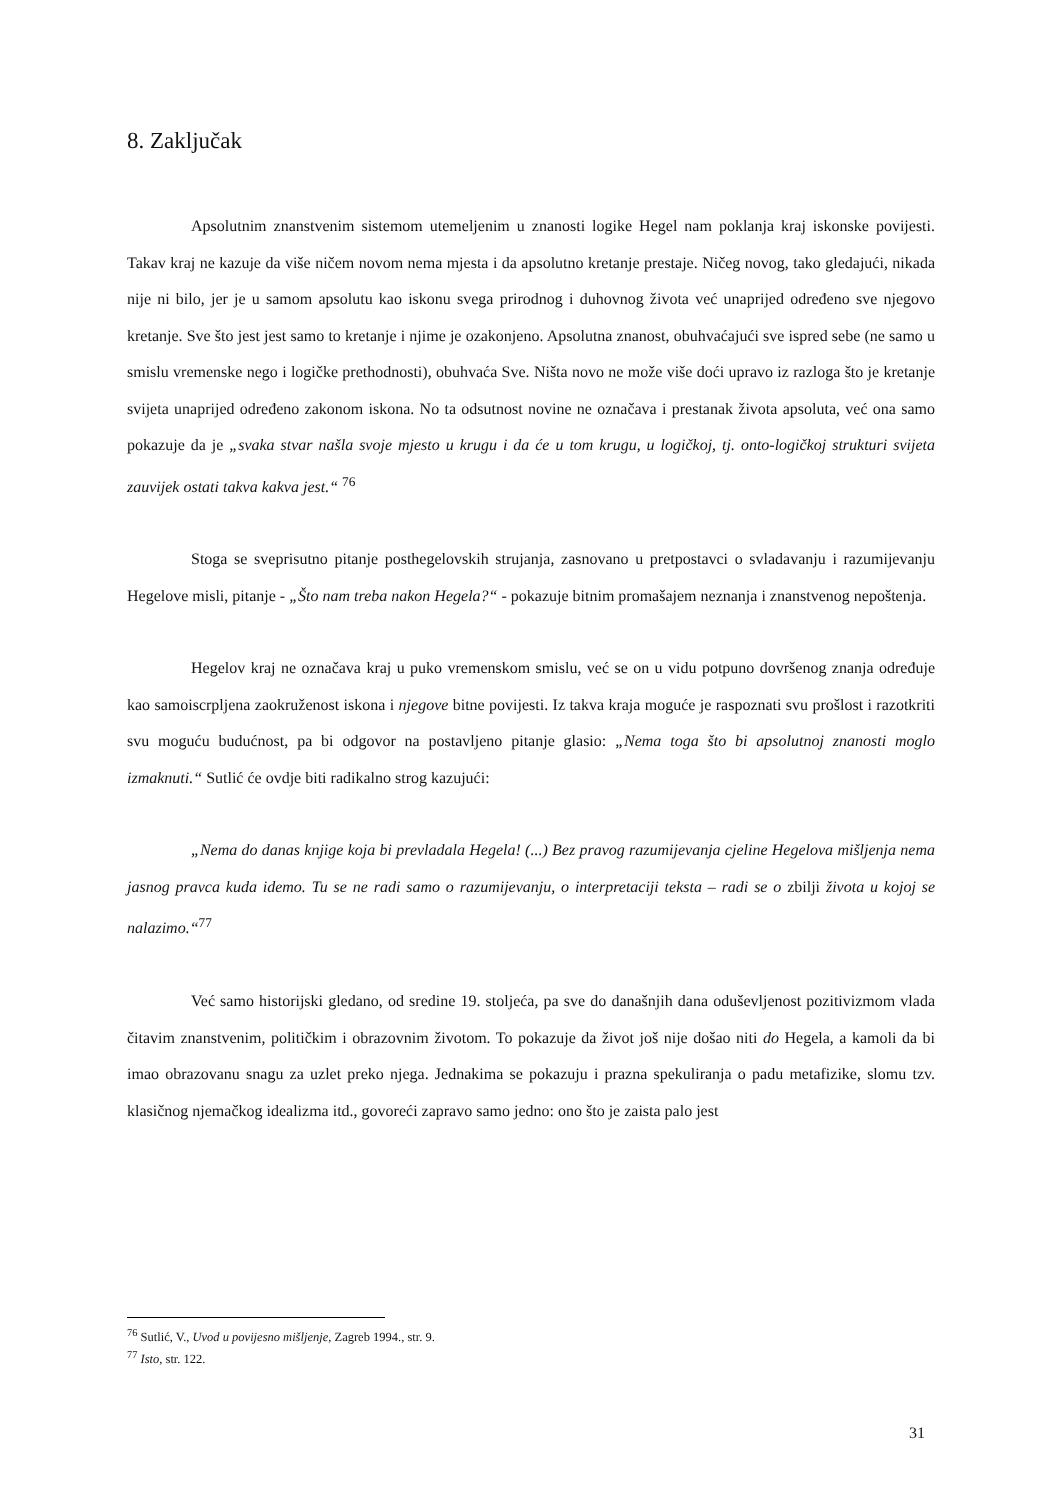8. Zaključak
Apsolutnim znanstvenim sistemom utemeljenim u znanosti logike Hegel nam poklanja kraj iskonske povijesti. Takav kraj ne kazuje da više ničem novom nema mjesta i da apsolutno kretanje prestaje. Ničeg novog, tako gledajući, nikada nije ni bilo, jer je u samom apsolutu kao iskonu svega prirodnog i duhovnog života već unaprijed određeno sve njegovo kretanje. Sve što jest jest samo to kretanje i njime je ozakonjeno. Apsolutna znanost, obuhvaćajući sve ispred sebe (ne samo u smislu vremenske nego i logičke prethodnosti), obuhvaća Sve. Ništa novo ne može više doći upravo iz razloga što je kretanje svijeta unaprijed određeno zakonom iskona. No ta odsutnost novine ne označava i prestanak života apsoluta, već ona samo pokazuje da je „svaka stvar našla svoje mjesto u krugu i da će u tom krugu, u logičkoj, tj. onto-logičkoj strukturi svijeta zauvijek ostati takva kakva jest.“ <sup>76</sup>
Stoga se sveprisutno pitanje posthegelovskih strujanja, zasnovano u pretpostavci o svladavanju i razumijevanju Hegelove misli, pitanje - „Što nam treba nakon Hegela?“ - pokazuje bitnim promašajem neznanja i znanstvenog nepoštenja.
Hegelov kraj ne označava kraj u puko vremenskom smislu, već se on u vidu potpuno dovršenog znanja određuje kao samoiscrpljena zaokruženost iskona i njegove bitne povijesti. Iz takva kraja moguće je raspoznati svu prošlost i razotkriti svu moguću budućnost, pa bi odgovor na postavljeno pitanje glasio: „Nema toga što bi apsolutnoj znanosti moglo izmaknuti.“ Sutlić će ovdje biti radikalno strog kazujući:
„Nema do danas knjige koja bi prevladala Hegela! (...) Bez pravog razumijevanja cjeline Hegelova mišljenja nema jasnog pravca kuda idemo. Tu se ne radi samo o razumijevanju, o interpretaciji teksta – radi se o zbilji života u kojoj se nalazimo.“<sup>77</sup>
Već samo historijski gledano, od sredine 19. stoljeća, pa sve do današnjih dana oduševljenost pozitivizmom vlada čitavim znanstvenim, političkim i obrazovnim životom. To pokazuje da život još nije došao niti do Hegela, a kamoli da bi imao obrazovanu snagu za uzlet preko njega. Jednakima se pokazuju i prazna spekuliranja o padu metafizike, slomu tzv. klasičnog njemačkog idealizma itd., govoreći zapravo samo jedno: ono što je zaista palo jest
<sup>76</sup> Sutlić, V., Uvod u povijesno mišljenje, Zagreb 1994., str. 9.
<sup>77</sup> Isto, str. 122.
31